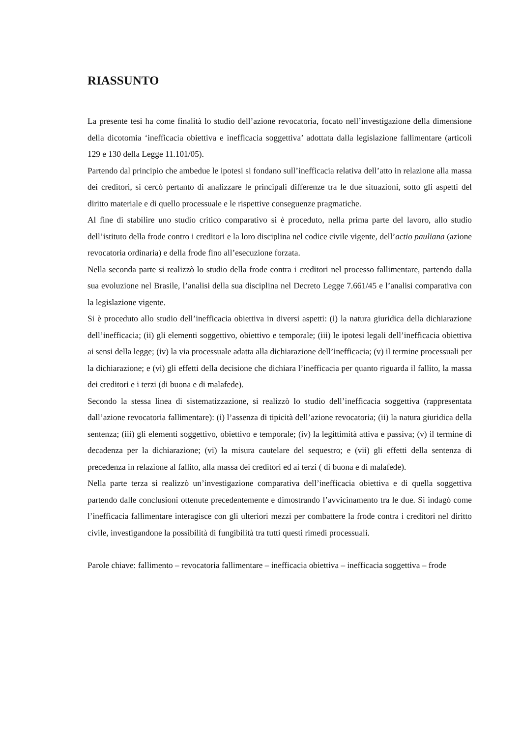RIASSUNTO
La presente tesi ha come finalità lo studio dell’azione revocatoria, focato nell’investigazione della dimensione della dicotomia ‘inefficacia obiettiva e inefficacia soggettiva’ adottata dalla legislazione fallimentare (articoli 129 e 130 della Legge 11.101/05).
Partendo dal principio che ambedue le ipotesi si fondano sull’inefficacia relativa dell’atto in relazione alla massa dei creditori, si cercò pertanto di analizzare le principali differenze tra le due situazioni, sotto gli aspetti del diritto materiale e di quello processuale e le rispettive conseguenze pragmatiche.
Al fine di stabilire uno studio critico comparativo si è proceduto, nella prima parte del lavoro, allo studio dell’istituto della frode contro i creditori e la loro disciplina nel codice civile vigente, dell’actio pauliana (azione revocatoria ordinaria) e della frode fino all’esecuzione forzata.
Nella seconda parte si realizzò lo studio della frode contra i creditori nel processo fallimentare, partendo dalla sua evoluzione nel Brasile, l’analisi della sua disciplina nel Decreto Legge 7.661/45 e l’analisi comparativa con la legislazione vigente.
Si è proceduto allo studio dell’inefficacia obiettiva in diversi aspetti: (i) la natura giuridica della dichiarazione dell’inefficacia; (ii) gli elementi soggettivo, obiettivo e temporale; (iii) le ipotesi legali dell’inefficacia obiettiva ai sensi della legge; (iv) la via processuale adatta alla dichiarazione dell’inefficacia; (v) il termine processuali per la dichiarazione; e (vi) gli effetti della decisione che dichiara l’inefficacia per quanto riguarda il fallito, la massa dei creditori e i terzi (di buona e di malafede).
Secondo la stessa linea di sistematizzazione, si realizzò lo studio dell’inefficacia soggettiva (rappresentata dall’azione revocatoria fallimentare): (i) l’assenza di tipicità dell’azione revocatoria; (ii) la natura giuridica della sentenza; (iii) gli elementi soggettivo, obiettivo e temporale; (iv) la legittimità attiva e passiva; (v) il termine di decadenza per la dichiarazione; (vi) la misura cautelare del sequestro; e (vii) gli effetti della sentenza di precedenza in relazione al fallito, alla massa dei creditori ed ai terzi ( di buona e di malafede).
Nella parte terza si realizzò un’investigazione comparativa dell’inefficacia obiettiva e di quella soggettiva partendo dalle conclusioni ottenute precedentemente e dimostrando l’avvicinamento tra le due. Si indagò come l’inefficacia fallimentare interagisce con gli ulteriori mezzi per combattere la frode contra i creditori nel diritto civile, investigandone la possibilità di fungibilità tra tutti questi rimedi processuali.
Parole chiave: fallimento – revocatoria fallimentare – inefficacia obiettiva – inefficacia soggettiva – frode